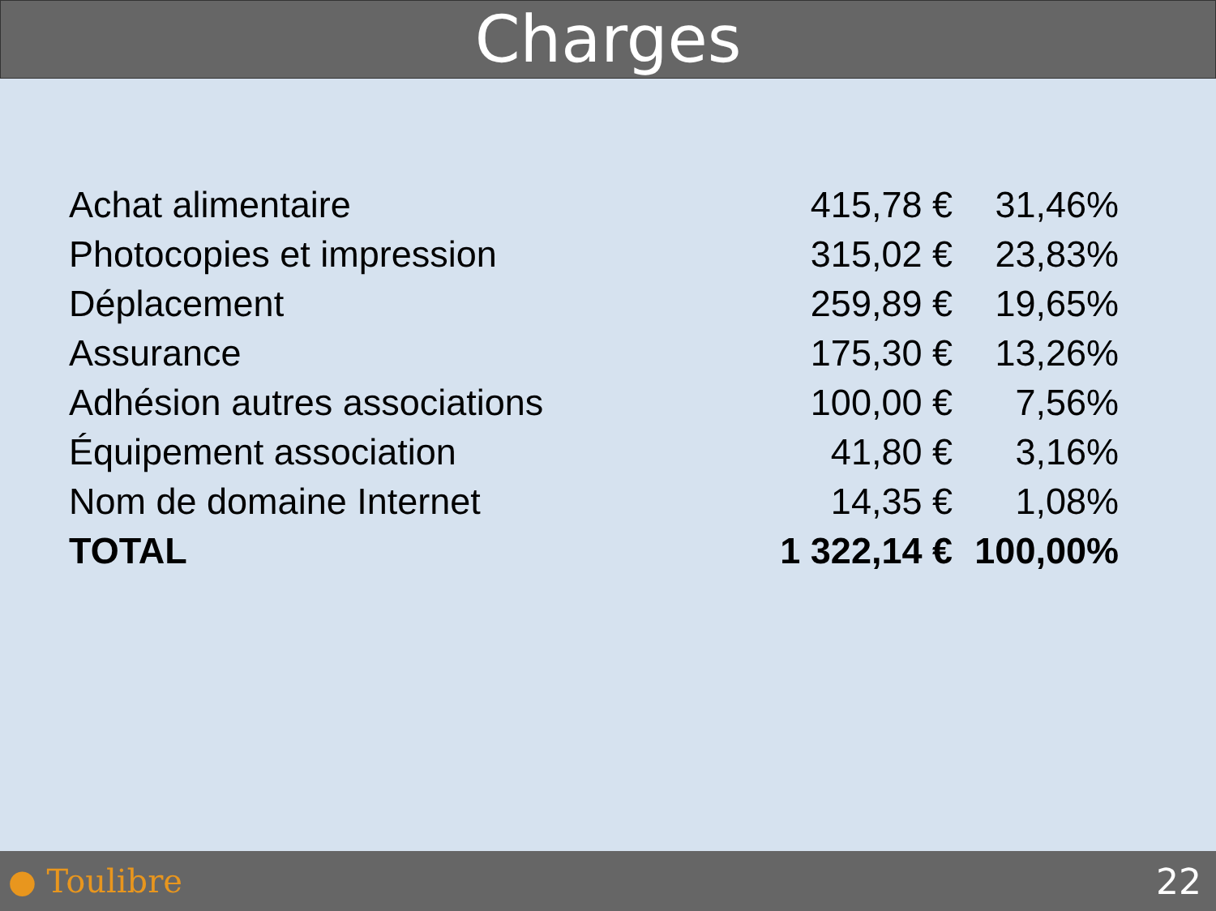Charges
| Achat alimentaire | 415,78 € | 31,46% |
| Photocopies et impression | 315,02 € | 23,83% |
| Déplacement | 259,89 € | 19,65% |
| Assurance | 175,30 € | 13,26% |
| Adhésion autres associations | 100,00 € | 7,56% |
| Équipement association | 41,80 € | 3,16% |
| Nom de domaine Internet | 14,35 € | 1,08% |
| TOTAL | 1 322,14 € | 100,00% |
● Toulibre 22